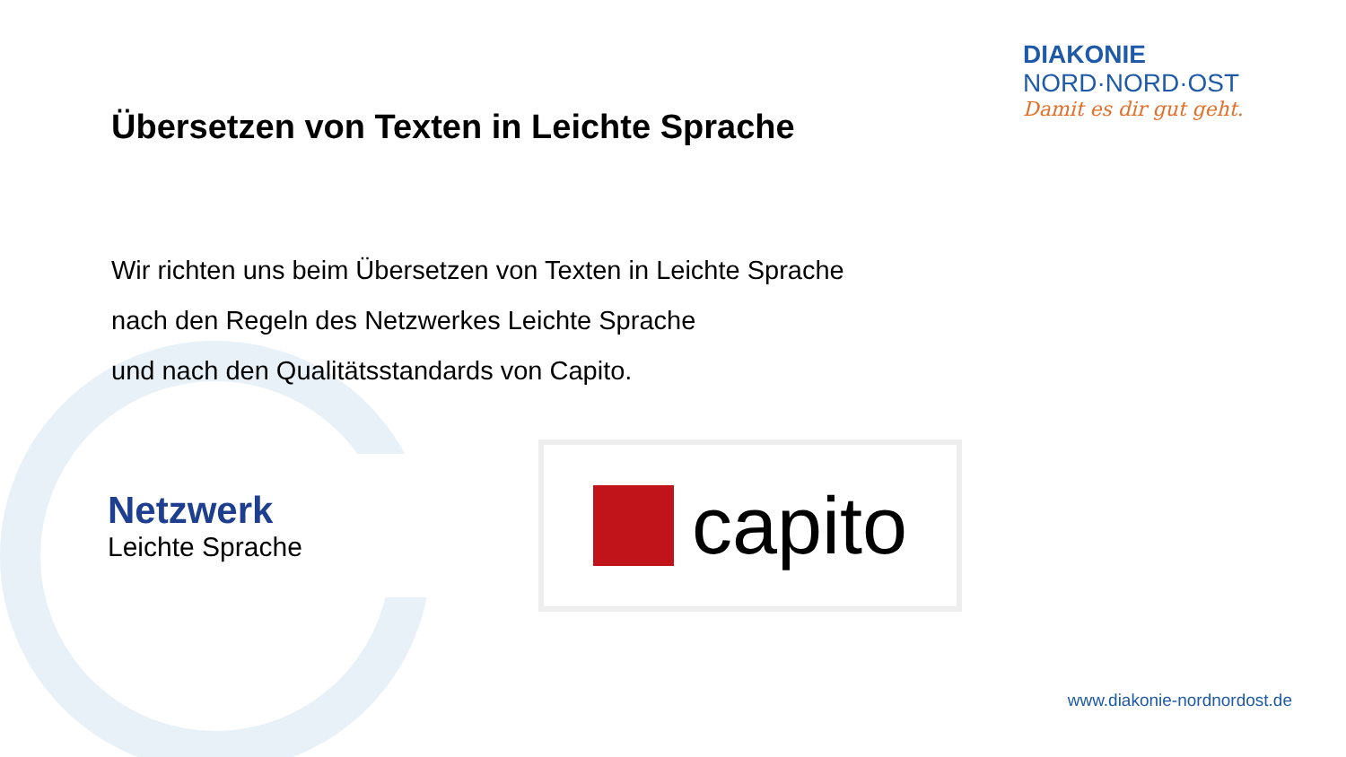DIAKONIE
NORD·NORD·OST
Damit es dir gut geht.
Übersetzen von Texten in Leichte Sprache
Wir richten uns beim Übersetzen von Texten in Leichte Sprache
nach den Regeln des Netzwerkes Leichte Sprache
und nach den Qualitätsstandards von Capito.
Netzwerk
Leichte Sprache
capito
www.diakonie-nordnordost.de